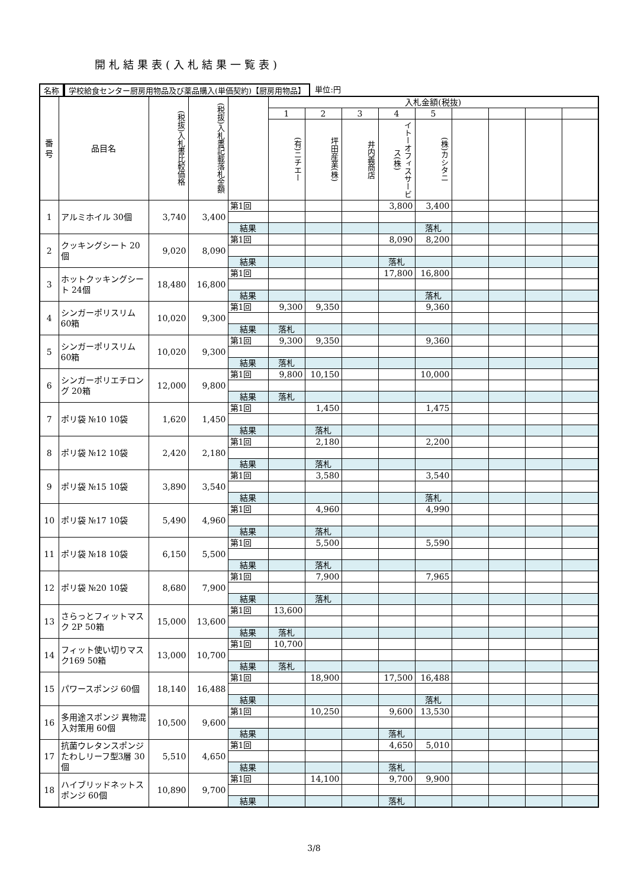開札結果表(入札結果一覧表)
名称 学校給食センター厨房用物品及び薬品購入(単価契約)【厨房用物品】 単位:円
| 番 号 | 品目名 | (税抜)入札書比較価格 | (税抜)入札書記載落札金額 | | 入札金額(税抜) | | | | | | | | |
| --- | --- | --- | --- | --- | --- | --- | --- | --- | --- | --- | --- | --- | --- |
| | | | | | 1 | 2 | 3 | 4 | 5 | | | | |
| | | | | | (有)ニチエー | 坪田産業(株) | 井内義商店 | イトーオフィスサービス(株) | (株)カシタニ | | | | |
| 1 | アルミホイル 30個 | 3,740 | 3,400 | 第1回 | | | | 3,800 | 3,400 | | | | |
| | | | | 結果 | | | | | 落札 | | | | |
| 2 | クッキングシート 20個 | 9,020 | 8,090 | 第1回 | | | | 8,090 | 8,200 | | | | |
| | | | | 結果 | | | | 落札 | | | | | |
| 3 | ホットクッキングシート 24個 | 18,480 | 16,800 | 第1回 | | | | 17,800 | 16,800 | | | | |
| | | | | 結果 | | | | | 落札 | | | | |
| 4 | シンガーポリスリム 60箱 | 10,020 | 9,300 | 第1回 | 9,300 | 9,350 | | | 9,360 | | | | |
| | | | | 結果 | 落札 | | | | | | | | |
| 5 | シンガーポリスリム 60箱 | 10,020 | 9,300 | 第1回 | 9,300 | 9,350 | | | 9,360 | | | | |
| | | | | 結果 | 落札 | | | | | | | | |
| 6 | シンガーポリエチロング 20箱 | 12,000 | 9,800 | 第1回 | 9,800 | 10,150 | | | 10,000 | | | | |
| | | | | 結果 | 落札 | | | | | | | | |
| 7 | ポリ袋 №10 10袋 | 1,620 | 1,450 | 第1回 | | 1,450 | | | 1,475 | | | | |
| | | | | 結果 | | 落札 | | | | | | | |
| 8 | ポリ袋 №12 10袋 | 2,420 | 2,180 | 第1回 | | 2,180 | | | 2,200 | | | | |
| | | | | 結果 | | 落札 | | | | | | | |
| 9 | ポリ袋 №15 10袋 | 3,890 | 3,540 | 第1回 | | 3,580 | | | 3,540 | | | | |
| | | | | 結果 | | | | | 落札 | | | | |
| 10 | ポリ袋 №17 10袋 | 5,490 | 4,960 | 第1回 | | 4,960 | | | 4,990 | | | | |
| | | | | 結果 | | 落札 | | | | | | | |
| 11 | ポリ袋 №18 10袋 | 6,150 | 5,500 | 第1回 | | 5,500 | | | 5,590 | | | | |
| | | | | 結果 | | 落札 | | | | | | | |
| 12 | ポリ袋 №20 10袋 | 8,680 | 7,900 | 第1回 | | 7,900 | | | 7,965 | | | | |
| | | | | 結果 | | 落札 | | | | | | | |
| 13 | さらっとフィットマスク 2P 50箱 | 15,000 | 13,600 | 第1回 | 13,600 | | | | | | | | |
| | | | | 結果 | 落札 | | | | | | | | |
| 14 | フィット使い切りマスク169 50箱 | 13,000 | 10,700 | 第1回 | 10,700 | | | | | | | | |
| | | | | 結果 | 落札 | | | | | | | | |
| 15 | パワースポンジ 60個 | 18,140 | 16,488 | 第1回 | | 18,900 | | 17,500 | 16,488 | | | | |
| | | | | 結果 | | | | | 落札 | | | | |
| 16 | 多用途スポンジ 異物混入対策用 60個 | 10,500 | 9,600 | 第1回 | | 10,250 | | 9,600 | 13,530 | | | | |
| | | | | 結果 | | | | 落札 | | | | | |
| 17 | 抗菌ウレタンスポンジたわしリーフ型3層 30個 | 5,510 | 4,650 | 第1回 | | | | 4,650 | 5,010 | | | | |
| | | | | 結果 | | | | 落札 | | | | | |
| 18 | ハイブリッドネットスポンジ 60個 | 10,890 | 9,700 | 第1回 | | 14,100 | | 9,700 | 9,900 | | | | |
| | | | | 結果 | | | | 落札 | | | | | |
3/8